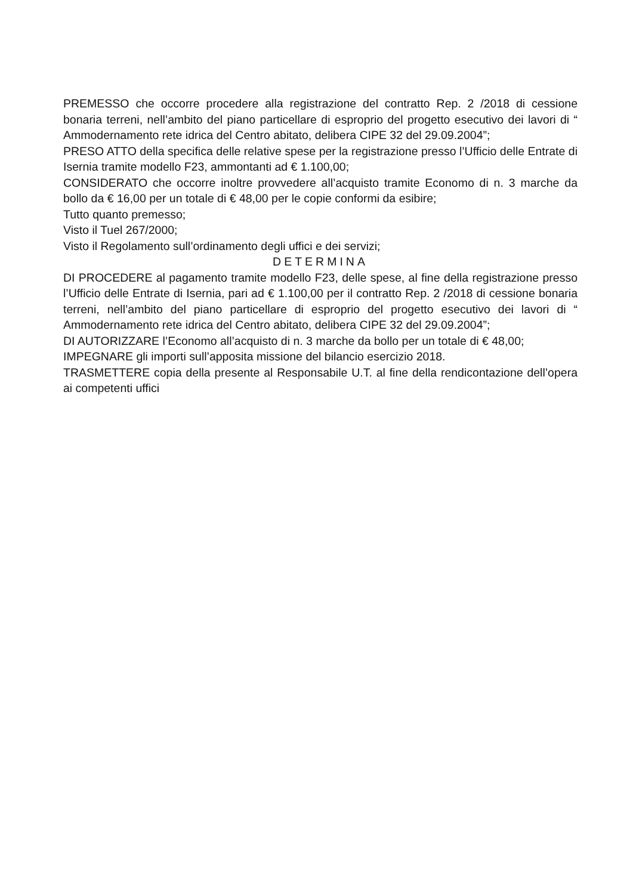PREMESSO che occorre procedere alla registrazione del contratto Rep. 2 /2018 di cessione bonaria terreni, nell’ambito del piano particellare di esproprio del progetto esecutivo dei lavori di “ Ammodernamento rete idrica del Centro abitato, delibera CIPE 32 del 29.09.2004”;
PRESO ATTO della specifica delle relative spese per la registrazione presso l’Ufficio delle Entrate di Isernia tramite modello F23, ammontanti ad € 1.100,00;
CONSIDERATO che occorre inoltre provvedere all’acquisto tramite Economo di n. 3 marche da bollo da € 16,00 per un totale di € 48,00 per le copie conformi da esibire;
Tutto quanto premesso;
Visto il Tuel 267/2000;
Visto il Regolamento sull’ordinamento degli uffici e dei servizi;
DETERMINA
DI PROCEDERE al pagamento tramite modello F23, delle spese, al fine della registrazione presso l’Ufficio delle Entrate di Isernia, pari ad € 1.100,00 per il contratto Rep. 2 /2018 di cessione bonaria terreni, nell’ambito del piano particellare di esproprio del progetto esecutivo dei lavori di “ Ammodernamento rete idrica del Centro abitato, delibera CIPE 32 del 29.09.2004”;
DI AUTORIZZARE l’Economo all’acquisto di n. 3 marche da bollo per un totale di € 48,00;
IMPEGNARE gli importi sull’apposita missione del bilancio esercizio 2018.
TRASMETTERE copia della presente al Responsabile U.T. al fine della rendicontazione dell’opera ai competenti uffici